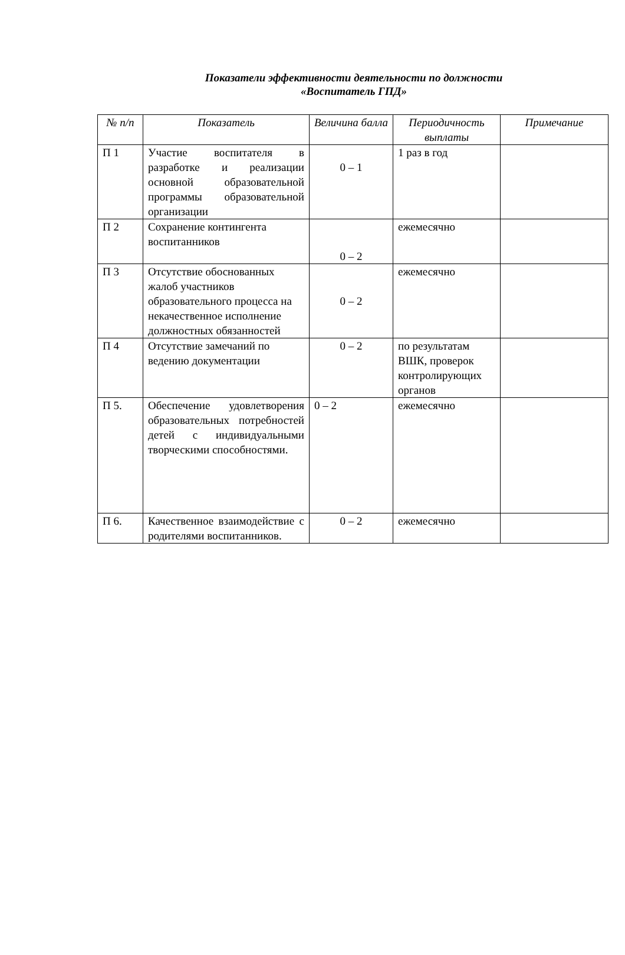Показатели эффективности деятельности по должности
«Воспитатель ГПД»
| № п/п | Показатель | Величина балла | Периодичность выплаты | Примечание |
| --- | --- | --- | --- | --- |
| П 1 | Участие воспитателя в разработке и реализации основной образовательной программы образовательной организации | 0 – 1 | 1 раз в год | |
| П 2 | Сохранение контингента воспитанников | 0 – 2 | ежемесячно | |
| П 3 | Отсутствие обоснованных жалоб участников образовательного процесса на некачественное исполнение должностных обязанностей | 0 – 2 | ежемесячно | |
| П 4 | Отсутствие замечаний по ведению документации | 0 – 2 | по результатам ВШК, проверок контролирующих органов | |
| П 5. | Обеспечение удовлетворения образовательных потребностей детей с индивидуальными творческими способностями. | 0 – 2 | ежемесячно | |
| П 6. | Качественное взаимодействие с родителями воспитанников. | 0 – 2 | ежемесячно | |